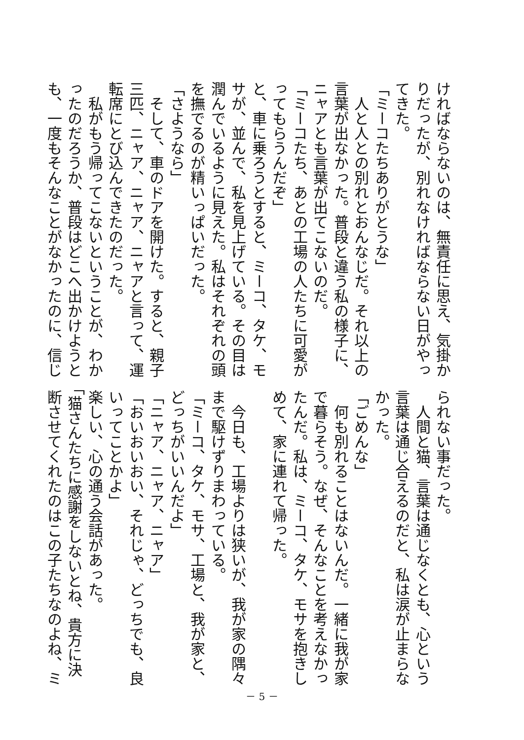ければならないのは、無責任に思え、気掛か りだったが、別れなければならない日がやっ てきた。 「ミーコたちありがとうな」 　人と人との別れとおんなじだ。それ以上の 言葉が出なかった。普段と違う私の様子に、 ニャアとも言葉が出てこないのだ。 「ミーコたち、あとの工場の人たちに可愛が ってもらうんだぞ」 と、車に乗ろうとすると、ミーコ、タケ、モ サが、並んで、私を見上げている。その目は 潤んでいるように見えた。私はそれぞれの頭 を撫でるのが精いっぱいだった。 「さようなら」 　そして、車のドアを開けた。すると、親子 三匹、ニャア、ニャア、ニャアと言って、運 転席にとび込んできたのだった。 　私がもう帰ってこないということが、わか ったのだろうか、普段はどこへ出かけようと も、一度もそんなことがなかったのに、信じ
られない事だった。 　人間と猫、言葉は通じなくとも、心という 言葉は通じ合えるのだと、私は涙が止まらな かった。 「ごめんな」 　何も別れることはないんだ。一緒に我が家 で暮らそう。なぜ、そんなことを考えなかっ たんだ。私は、ミーコ、タケ、モサを抱きし めて、家に連れて帰った。 　今日も、工場よりは狭いが、我が家の隅々 まで駆けずりまわっている。 「ミーコ、タケ、モサ、工場と、我が家と、 どっちがいいんだよ」 「ニャア、ニャア、ニャア」 「おいおいおい、それじゃ、どっちでも、良 いってことかよ」 楽しい、心の通う会話があった。 「猫さんたちに感謝をしないとね、貴方に決 断させてくれたのはこの子たちなのよね、ミ
－ 5 －